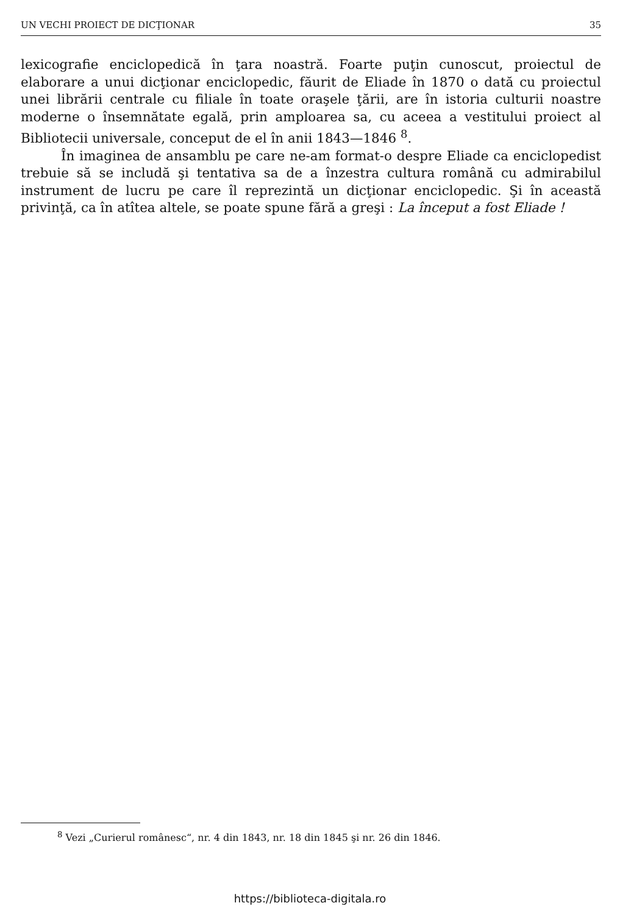UN VECHI PROIECT DE DICŢIONAR 35
lexicografie enciclopedică în ţara noastră. Foarte puţin cunoscut, proiectul de elaborare a unui dicţionar enciclopedic, făurit de Eliade în 1870 o dată cu proiectul unei librării centrale cu filiale în toate oraşele ţării, are în istoria culturii noastre moderne o însemnătate egală, prin amploarea sa, cu aceea a vestitului proiect al Bibliotecii universale, conceput de el în anii 1843—1846 <sup>8</sup>.
În imaginea de ansamblu pe care ne-am format-o despre Eliade ca enciclopedist trebuie să se includă şi tentativa sa de a înzestra cultura română cu admirabilul instrument de lucru pe care îl reprezintă un dicţionar enciclopedic. Şi în această privinţă, ca în atîtea altele, se poate spune fără a greşi : La început a fost Eliade !
<sup>8</sup> Vezi „Curierul românesc“, nr. 4 din 1843, nr. 18 din 1845 şi nr. 26 din 1846.
https://biblioteca-digitala.ro